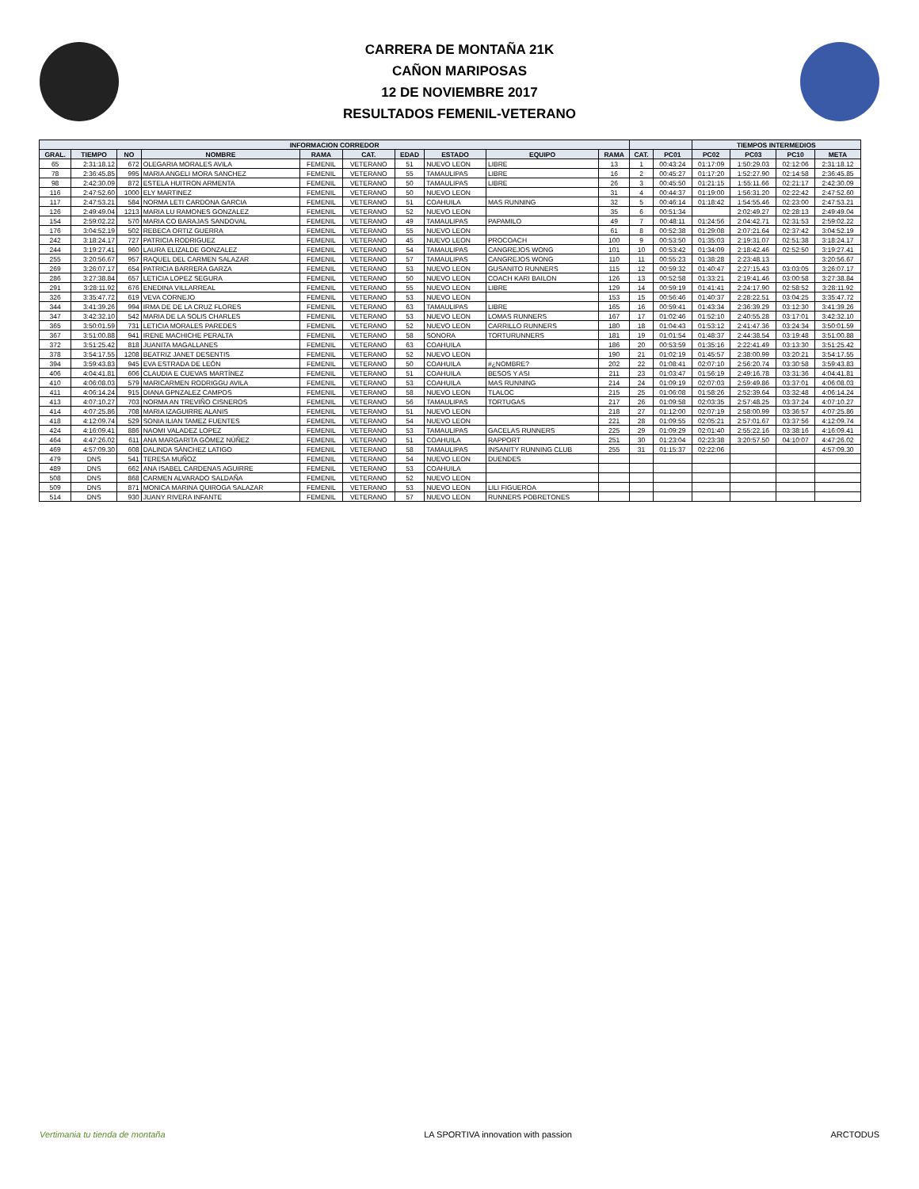CARRERA DE MONTAÑA 21K
CAÑON MARIPOSAS
12 DE NOVIEMBRE 2017
RESULTADOS FEMENIL-VETERANO
| INFORMACION CORREDOR | | | | | | | | | | | | TIEMPOS INTERMEDIOS | | | |
| --- | --- | --- | --- | --- | --- | --- | --- | --- | --- | --- | --- | --- | --- | --- | --- |
| GRAL. | TIEMPO | NO | NOMBRE | RAMA | CAT. | EDAD | ESTADO | EQUIPO | RAMA | CAT. | PC01 | PC02 | PC03 | PC10 | META |
| 65 | 2:31:18.12 | 672 | OLEGARIA MORALES AVILA | FEMENIL | VETERANO | 51 | NUEVO LEON | LIBRE | 13 | 1 | 00:43:24 | 01:17:09 | 1:50:29.03 | 02:12:06 | 2:31:18.12 |
| 78 | 2:36:45.85 | 995 | MARIA ANGELI MORA SANCHEZ | FEMENIL | VETERANO | 55 | TAMAULIPAS | LIBRE | 16 | 2 | 00:45:27 | 01:17:20 | 1:52:27.90 | 02:14:58 | 2:36:45.85 |
| 98 | 2:42:30.09 | 872 | ESTELA HUITRON ARMENTA | FEMENIL | VETERANO | 50 | TAMAULIPAS | LIBRE | 26 | 3 | 00:45:50 | 01:21:15 | 1:55:11.66 | 02:21:17 | 2:42:30.09 |
| 116 | 2:47:52.60 | 1000 | ELY MARTINEZ | FEMENIL | VETERANO | 50 | NUEVO LEON | | 31 | 4 | 00:44:37 | 01:19:00 | 1:56:31.20 | 02:22:42 | 2:47:52.60 |
| 117 | 2:47:53.21 | 584 | NORMA LETI CARDONA GARCIA | FEMENIL | VETERANO | 51 | COAHUILA | MAS RUNNING | 32 | 5 | 00:46:14 | 01:18:42 | 1:54:55.46 | 02:23:00 | 2:47:53.21 |
| 126 | 2:49:49.04 | 1213 | MARIA LU RAMONES GONZALEZ | FEMENIL | VETERANO | 52 | NUEVO LEON | | 35 | 6 | 00:51:34 | | 2:02:49.27 | 02:28:13 | 2:49:49.04 |
| 154 | 2:59:02.22 | 570 | MARIA CO BARAJAS SANDOVAL | FEMENIL | VETERANO | 49 | TAMAULIPAS | PAPAMILO | 49 | 7 | 00:48:11 | 01:24:56 | 2:04:42.71 | 02:31:53 | 2:59:02.22 |
| 176 | 3:04:52.19 | 502 | REBECA ORTIZ GUERRA | FEMENIL | VETERANO | 55 | NUEVO LEON | | 61 | 8 | 00:52:38 | 01:29:08 | 2:07:21.64 | 02:37:42 | 3:04:52.19 |
| 242 | 3:18:24.17 | 727 | PATRICIA RODRIGUEZ | FEMENIL | VETERANO | 45 | NUEVO LEON | PROCOACH | 100 | 9 | 00:53:50 | 01:35:03 | 2:19:31.07 | 02:51:38 | 3:18:24.17 |
| 244 | 3:19:27.41 | 960 | LAURA ELIZALDE GONZALEZ | FEMENIL | VETERANO | 54 | TAMAULIPAS | CANGREJOS WONG | 101 | 10 | 00:53:42 | 01:34:09 | 2:18:42.46 | 02:52:50 | 3:19:27.41 |
| 255 | 3:20:56.67 | 957 | RAQUEL DEL CARMEN SALAZAR | FEMENIL | VETERANO | 57 | TAMAULIPAS | CANGREJOS WONG | 110 | 11 | 00:55:23 | 01:38:28 | 2:23:48.13 | | 3:20:56.67 |
| 269 | 3:26:07.17 | 654 | PATRICIA BARRERA GARZA | FEMENIL | VETERANO | 53 | NUEVO LEON | GUSANITO RUNNERS | 115 | 12 | 00:59:32 | 01:40:47 | 2:27:15.43 | 03:03:05 | 3:26:07.17 |
| 286 | 3:27:38.84 | 657 | LETICIA LOPEZ SEGURA | FEMENIL | VETERANO | 50 | NUEVO LEON | COACH KARI BAILON | 126 | 13 | 00:52:58 | 01:33:21 | 2:19:41.46 | 03:00:58 | 3:27:38.84 |
| 291 | 3:28:11.92 | 676 | ENEDINA VILLARREAL | FEMENIL | VETERANO | 55 | NUEVO LEON | LIBRE | 129 | 14 | 00:59:19 | 01:41:41 | 2:24:17.90 | 02:58:52 | 3:28:11.92 |
| 326 | 3:35:47.72 | 619 | VEVA CORNEJO | FEMENIL | VETERANO | 53 | NUEVO LEON | | 153 | 15 | 00:56:46 | 01:40:37 | 2:28:22.51 | 03:04:25 | 3:35:47.72 |
| 344 | 3:41:39.26 | 994 | IRMA DE DE LA CRUZ FLORES | FEMENIL | VETERANO | 63 | TAMAULIPAS | LIBRE | 165 | 16 | 00:59:41 | 01:43:34 | 2:36:39.29 | 03:12:30 | 3:41:39.26 |
| 347 | 3:42:32.10 | 542 | MARIA DE LA SOLIS CHARLES | FEMENIL | VETERANO | 53 | NUEVO LEON | LOMAS RUNNERS | 167 | 17 | 01:02:46 | 01:52:10 | 2:40:55.28 | 03:17:01 | 3:42:32.10 |
| 365 | 3:50:01.59 | 731 | LETICIA MORALES PAREDES | FEMENIL | VETERANO | 52 | NUEVO LEON | CARRILLO RUNNERS | 180 | 18 | 01:04:43 | 01:53:12 | 2:41:47.36 | 03:24:34 | 3:50:01.59 |
| 367 | 3:51:00.88 | 941 | IRENE MACHICHE PERALTA | FEMENIL | VETERANO | 58 | SONORA | TORTURUNNERS | 181 | 19 | 01:01:54 | 01:48:37 | 2:44:38.54 | 03:19:48 | 3:51:00.88 |
| 372 | 3:51:25.42 | 818 | JUANITA MAGALLANES | FEMENIL | VETERANO | 63 | COAHUILA | | 186 | 20 | 00:53:59 | 01:35:16 | 2:22:41.49 | 03:13:30 | 3:51:25.42 |
| 378 | 3:54:17.55 | 1208 | BEATRIZ JANET DESENTIS | FEMENIL | VETERANO | 52 | NUEVO LEON | | 190 | 21 | 01:02:19 | 01:45:57 | 2:38:00.99 | 03:20:21 | 3:54:17.55 |
| 394 | 3:59:43.83 | 945 | EVA ESTRADA DE LEÓN | FEMENIL | VETERANO | 50 | COAHUILA | #¿NOMBRE? | 202 | 22 | 01:08:41 | 02:07:10 | 2:56:20.74 | 03:30:58 | 3:59:43.83 |
| 406 | 4:04:41.81 | 606 | CLAUDIA E CUEVAS MARTÍNEZ | FEMENIL | VETERANO | 51 | COAHUILA | BESOS Y ASI | 211 | 23 | 01:03:47 | 01:56:19 | 2:49:16.78 | 03:31:36 | 4:04:41.81 |
| 410 | 4:06:08.03 | 579 | MARICARMEN RODRIGGU AVILA | FEMENIL | VETERANO | 53 | COAHUILA | MAS RUNNING | 214 | 24 | 01:09:19 | 02:07:03 | 2:59:49.86 | 03:37:01 | 4:06:08.03 |
| 411 | 4:06:14.24 | 915 | DIANA GPNZALEZ CAMPOS | FEMENIL | VETERANO | 58 | NUEVO LEON | TLALOC | 215 | 25 | 01:06:08 | 01:58:26 | 2:52:39.64 | 03:32:48 | 4:06:14.24 |
| 413 | 4:07:10.27 | 703 | NORMA AN TREVIÑO CISNEROS | FEMENIL | VETERANO | 56 | TAMAULIPAS | TORTUGAS | 217 | 26 | 01:09:58 | 02:03:35 | 2:57:48.25 | 03:37:24 | 4:07:10.27 |
| 414 | 4:07:25.86 | 708 | MARIA IZAGUIRRE ALANIS | FEMENIL | VETERANO | 51 | NUEVO LEON | | 218 | 27 | 01:12:00 | 02:07:19 | 2:58:00.99 | 03:36:57 | 4:07:25.86 |
| 418 | 4:12:09.74 | 529 | SONIA ILIAN TAMEZ FUENTES | FEMENIL | VETERANO | 54 | NUEVO LEON | | 221 | 28 | 01:09:55 | 02:05:21 | 2:57:01.67 | 03:37:56 | 4:12:09.74 |
| 424 | 4:16:09.41 | 886 | NAOMI VALADEZ LOPEZ | FEMENIL | VETERANO | 53 | TAMAULIPAS | GACELAS RUNNERS | 225 | 29 | 01:09:29 | 02:01:40 | 2:55:22.16 | 03:38:16 | 4:16:09.41 |
| 464 | 4:47:26.02 | 611 | ANA MARGARITA GÓMEZ NÚÑEZ | FEMENIL | VETERANO | 51 | COAHUILA | RAPPORT | 251 | 30 | 01:23:04 | 02:23:38 | 3:20:57.50 | 04:10:07 | 4:47:26.02 |
| 469 | 4:57:09.30 | 608 | DALINDA SÁNCHEZ LATIGO | FEMENIL | VETERANO | 58 | TAMAULIPAS | INSANITY RUNNING CLUB | 255 | 31 | 01:15:37 | 02:22:06 | | | 4:57:09.30 |
| 479 | DNS | 541 | TERESA MUÑOZ | FEMENIL | VETERANO | 54 | NUEVO LEON | DUENDES | | | | | | | |
| 489 | DNS | 662 | ANA ISABEL CARDENAS AGUIRRE | FEMENIL | VETERANO | 53 | COAHUILA | | | | | | | | |
| 508 | DNS | 868 | CARMEN ALVARADO SALDAÑA | FEMENIL | VETERANO | 52 | NUEVO LEON | | | | | | | | |
| 509 | DNS | 871 | MONICA MARINA QUIROGA SALAZAR | FEMENIL | VETERANO | 53 | NUEVO LEON | LILI FIGUEROA | | | | | | | |
| 514 | DNS | 930 | JUANY RIVERA INFANTE | FEMENIL | VETERANO | 57 | NUEVO LEON | RUNNERS POBRETONES | | | | | | | |
Vertimania tu tienda de montaña LA SPORTIVA innovation with passion ARCTODUS